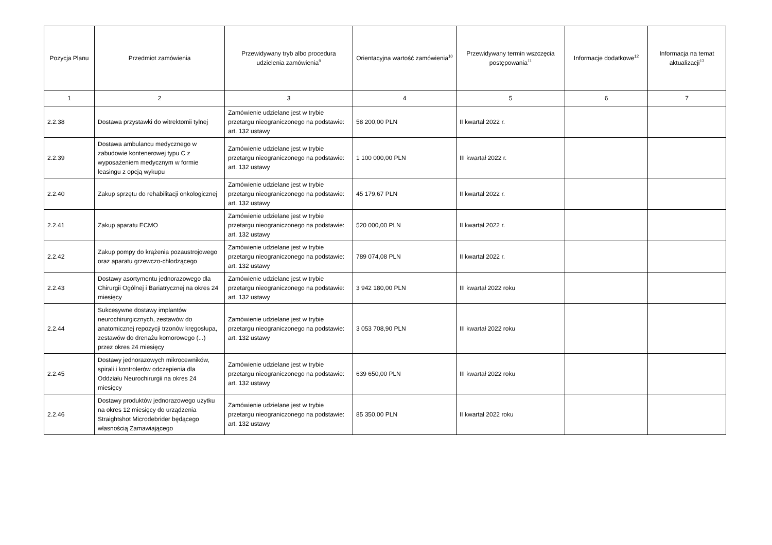| Pozycja Planu | Przedmiot zamówienia | Przewidywany tryb albo procedura udzielenia zamówienia<sup>9</sup> | Orientacyjna wartość zamówienia<sup>10</sup> | Przewidywany termin wszczęcia postępowania<sup>11</sup> | Informacje dodatkowe<sup>12</sup> | Informacja na temat aktualizacji<sup>13</sup> |
| --- | --- | --- | --- | --- | --- | --- |
| 1 | 2 | 3 | 4 | 5 | 6 | 7 |
| 2.2.38 | Dostawa przystawki do witrektomii tylnej | Zamówienie udzielane jest w trybie przetargu nieograniczonego na podstawie: art. 132 ustawy | 58 200,00 PLN | II kwartał 2022 r. | | |
| 2.2.39 | Dostawa ambulancu medycznego w zabudowie kontenerowej typu C z wyposażeniem medycznym w formie leasingu z opcją wykupu | Zamówienie udzielane jest w trybie przetargu nieograniczonego na podstawie: art. 132 ustawy | 1 100 000,00 PLN | III kwartał 2022 r. | | |
| 2.2.40 | Zakup sprzętu do rehabilitacji onkologicznej | Zamówienie udzielane jest w trybie przetargu nieograniczonego na podstawie: art. 132 ustawy | 45 179,67 PLN | II kwartał 2022 r. | | |
| 2.2.41 | Zakup aparatu ECMO | Zamówienie udzielane jest w trybie przetargu nieograniczonego na podstawie: art. 132 ustawy | 520 000,00 PLN | II kwartał 2022 r. | | |
| 2.2.42 | Zakup pompy do krążenia pozaustrojowego oraz aparatu grzewczo-chłodzącego | Zamówienie udzielane jest w trybie przetargu nieograniczonego na podstawie: art. 132 ustawy | 789 074,08 PLN | II kwartał 2022 r. | | |
| 2.2.43 | Dostawy asortymentu jednorazowego dla Chirurgii Ogólnej i Bariatrycznej na okres 24 miesięcy | Zamówienie udzielane jest w trybie przetargu nieograniczonego na podstawie: art. 132 ustawy | 3 942 180,00 PLN | III kwartał 2022 roku | | |
| 2.2.44 | Sukcesywne dostawy implantów neurochirurgicznych, zestawów do anatomicznej repozycji trzonów kręgosłupa, zestawów do drenażu komorowego (...) przez okres 24 miesięcy | Zamówienie udzielane jest w trybie przetargu nieograniczonego na podstawie: art. 132 ustawy | 3 053 708,90 PLN | III kwartał 2022 roku | | |
| 2.2.45 | Dostawy jednorazowych mikrocewników, spirali i kontrolerów odczepienia dla Oddziału Neurochirurgii na okres 24 miesięcy | Zamówienie udzielane jest w trybie przetargu nieograniczonego na podstawie: art. 132 ustawy | 639 650,00 PLN | III kwartał 2022 roku | | |
| 2.2.46 | Dostawy produktów jednorazowego użytku na okres 12 miesięcy do urządzenia Straightshot Microdebrider będącego własnością Zamawiającego | Zamówienie udzielane jest w trybie przetargu nieograniczonego na podstawie: art. 132 ustawy | 85 350,00 PLN | II kwartał 2022 roku | | |